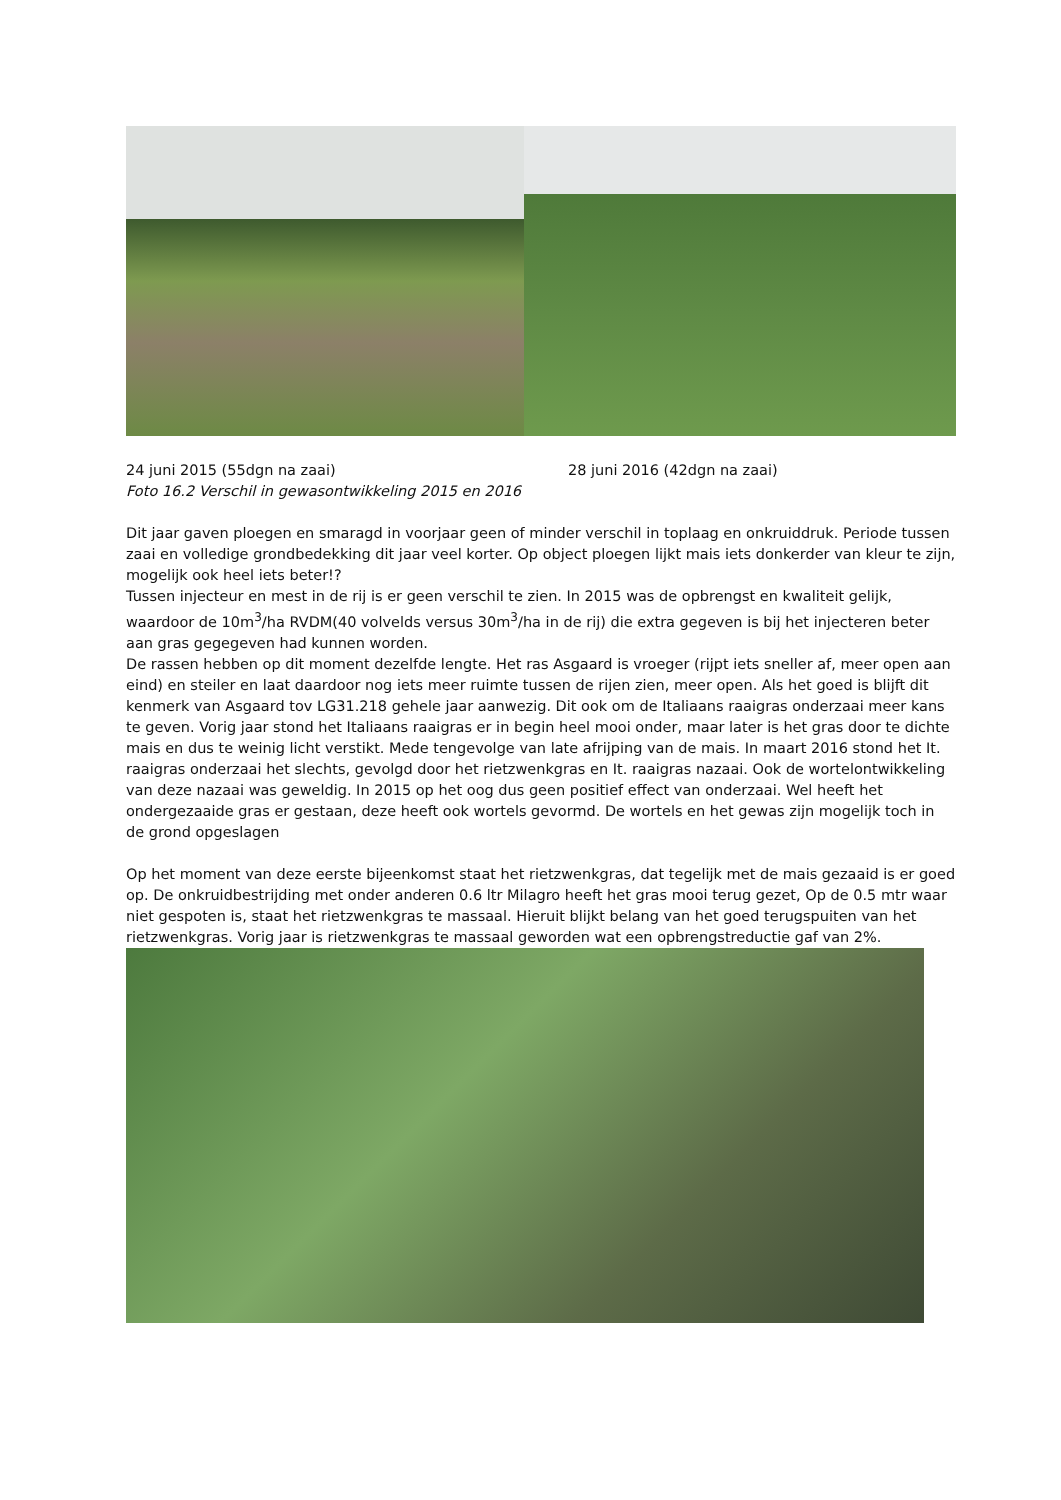24 juni 2015 (55dgn na zaai) 28 juni 2016 (42dgn na zaai)
Foto 16.2 Verschil in gewasontwikkeling 2015 en 2016
Dit jaar gaven ploegen en smaragd in voorjaar geen of minder verschil in toplaag en onkruiddruk. Periode tussen zaai en volledige grondbedekking dit jaar veel korter. Op object ploegen lijkt mais iets donkerder van kleur te zijn, mogelijk ook heel iets beter!?
Tussen injecteur en mest in de rij is er geen verschil te zien. In 2015 was de opbrengst en kwaliteit gelijk, waardoor de 10m<sup>3</sup>/ha RVDM(40 volvelds versus 30m<sup>3</sup>/ha in de rij) die extra gegeven is bij het injecteren beter aan gras gegegeven had kunnen worden.
De rassen hebben op dit moment dezelfde lengte. Het ras Asgaard is vroeger (rijpt iets sneller af, meer open aan eind) en steiler en laat daardoor nog iets meer ruimte tussen de rijen zien, meer open. Als het goed is blijft dit kenmerk van Asgaard tov LG31.218 gehele jaar aanwezig. Dit ook om de Italiaans raaigras onderzaai meer kans te geven. Vorig jaar stond het Italiaans raaigras er in begin heel mooi onder, maar later is het gras door te dichte mais en dus te weinig licht verstikt. Mede tengevolge van late afrijping van de mais. In maart 2016 stond het It. raaigras onderzaai het slechts, gevolgd door het rietzwenkgras en It. raaigras nazaai. Ook de wortelontwikkeling van deze nazaai was geweldig. In 2015 op het oog dus geen positief effect van onderzaai. Wel heeft het ondergezaaide gras er gestaan, deze heeft ook wortels gevormd. De wortels en het gewas zijn mogelijk toch in de grond opgeslagen
Op het moment van deze eerste bijeenkomst staat het rietzwenkgras, dat tegelijk met de mais gezaaid is er goed op. De onkruidbestrijding met onder anderen 0.6 ltr Milagro heeft het gras mooi terug gezet, Op de 0.5 mtr waar niet gespoten is, staat het rietzwenkgras te massaal. Hieruit blijkt belang van het goed terugspuiten van het rietzwenkgras. Vorig jaar is rietzwenkgras te massaal geworden wat een opbrengstreductie gaf van 2%.